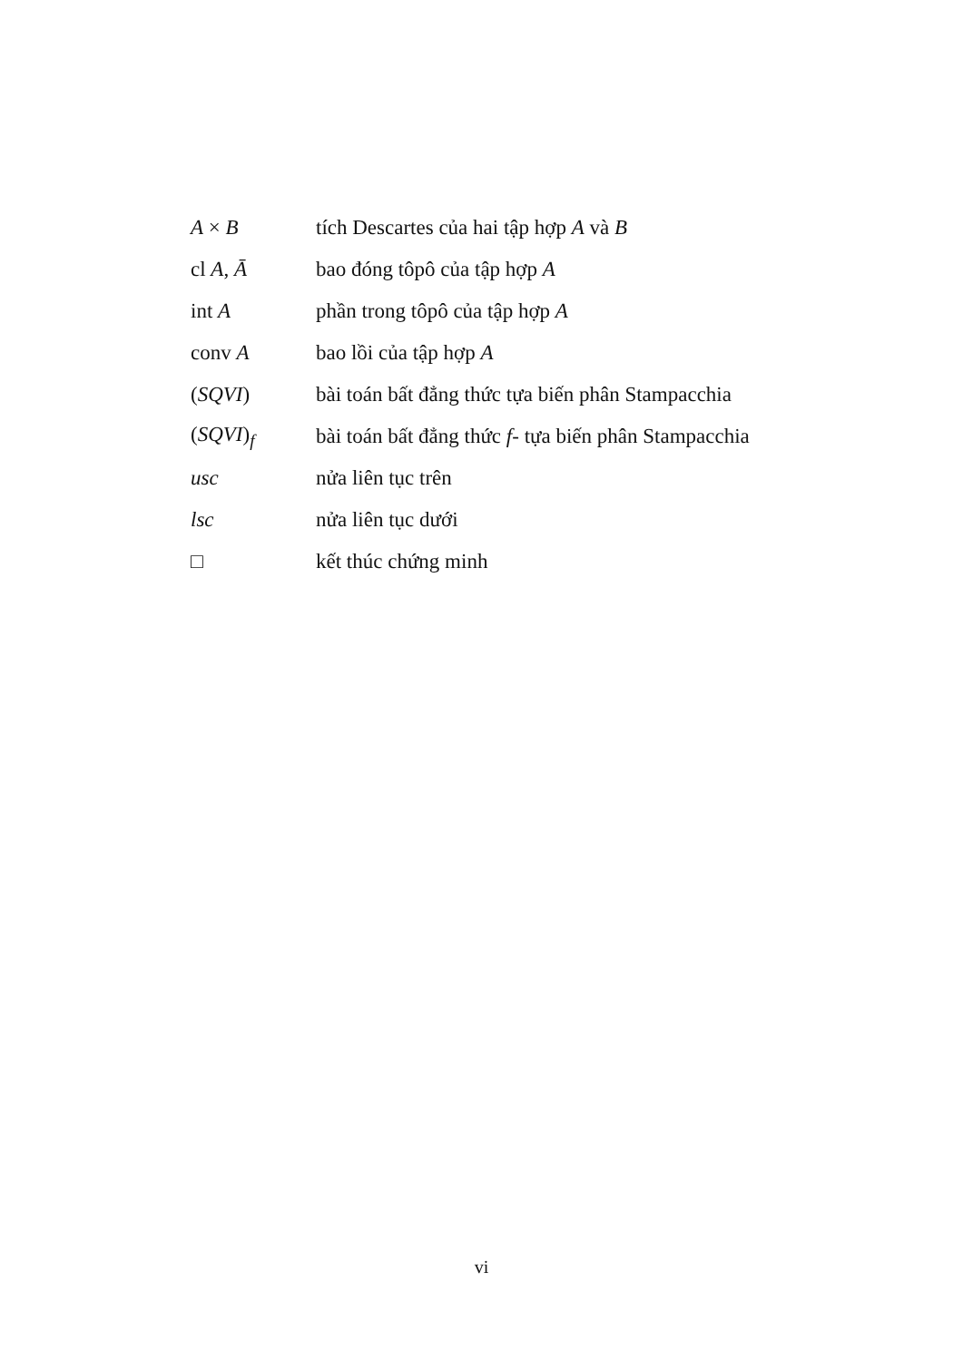| A × B | tích Descartes của hai tập hợp A và B |
| cl A , Ā | bao đóng tôpô của tập hợp A |
| int A | phần trong tôpô của tập hợp A |
| conv A | bao lồi của tập hợp A |
| ( SQVI ) | bài toán bất đẳng thức tựa biến phân Stampacchia |
| ( SQVI )<sub>f</sub> | bài toán bất đẳng thức f - tựa biến phân Stampacchia |
| usc | nửa liên tục trên |
| lsc | nửa liên tục dưới |
| □ | kết thúc chứng minh |
vi